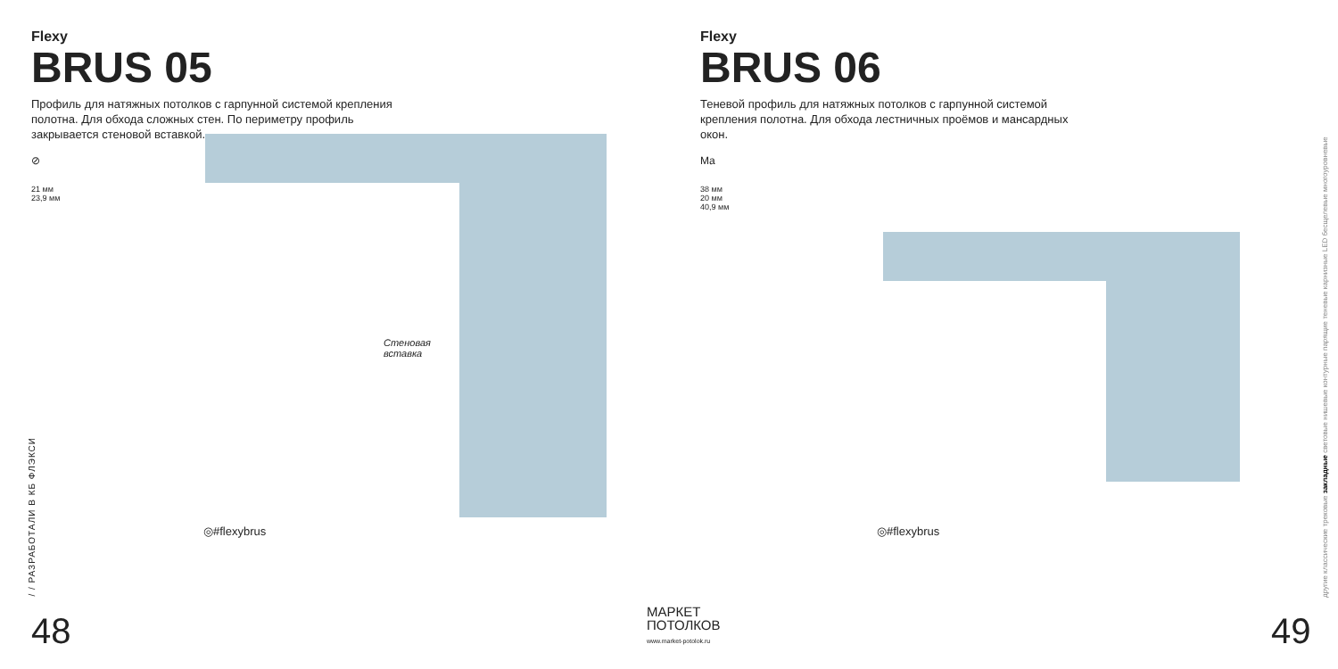Flexy
BRUS 05
Профиль для натяжных потолков с гарпунной системой крепления полотна. Для обхода сложных стен. По периметру профиль закрывается стеновой вставкой.
⊘
21 мм
23,9 мм
Стеновая
вставка
◎#flexybrus
/ / РАЗРАБОТАЛИ В КБ ФЛЭКСИ
48
Flexy
BRUS 06
Теневой профиль для натяжных потолков с гарпунной системой крепления полотна. Для обхода лестничных проёмов и мансардных окон.
Ma
38 мм
20 мм
40,9 мм
◎#flexybrus
другие классические трековые закладные световые нишевые контурные парящие теневые карнизные LED бесщелевые многоуровневые
49
МАРКЕТ
ПОТОЛКОВ
www.market-potolok.ru